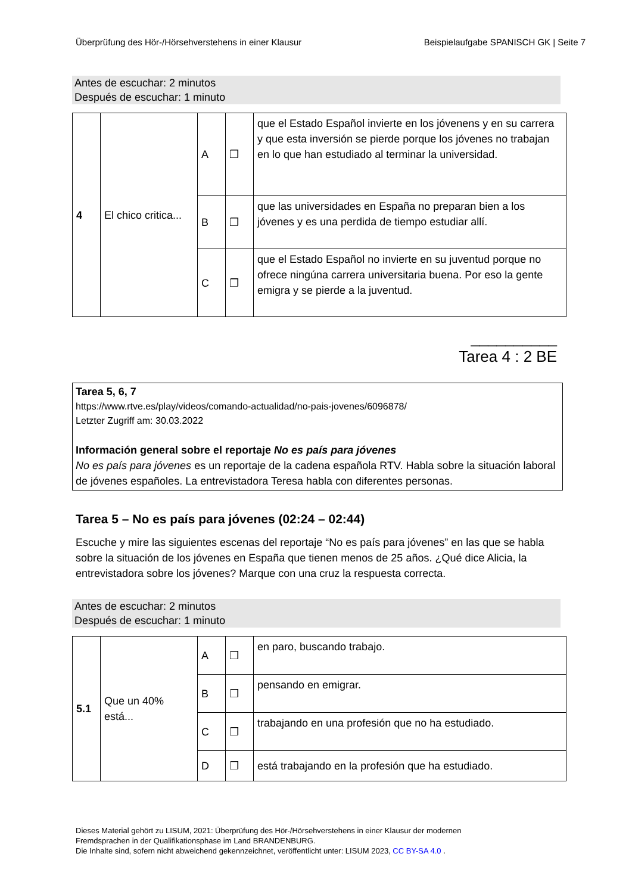Überprüfung des Hör-/Hörsehverstehens in einer Klausur Beispielaufgabe SPANISCH GK | Seite 7
Antes de escuchar: 2 minutos
Después de escuchar: 1 minuto
| 4 | El chico critica... | A | ❐ | que el Estado Español invierte en los jóvenens y en su carrera y que esta inversión se pierde porque los jóvenes no trabajan en lo que han estudiado al terminar la universidad. |
| | | B | ❐ | que las universidades en España no preparan bien a los jóvenes y es una perdida de tiempo estudiar allí. |
| | | C | ❐ | que el Estado Español no invierte en su juventud porque no ofrece ningúna carrera universitaria buena. Por eso la gente emigra y se pierde a la juventud. |
__________
Tarea 4 : 2 BE
Tarea 5, 6, 7
https://www.rtve.es/play/videos/comando-actualidad/no-pais-jovenes/6096878/
Letzter Zugriff am: 30.03.2022
Información general sobre el reportaje No es país para jóvenes
No es país para jóvenes es un reportaje de la cadena española RTV. Habla sobre la situación laboral de jóvenes españoles. La entrevistadora Teresa habla con diferentes personas.
Tarea 5 – No es país para jóvenes (02:24 – 02:44)
Escuche y mire las siguientes escenas del reportaje “No es país para jóvenes” en las que se habla sobre la situación de los jóvenes en España que tienen menos de 25 años. ¿Qué dice Alicia, la entrevistadora sobre los jóvenes? Marque con una cruz la respuesta correcta.
Antes de escuchar: 2 minutos
Después de escuchar: 1 minuto
| 5.1 | Que un 40% está... | A | ❐ | en paro, buscando trabajo. |
| | | B | ❐ | pensando en emigrar. |
| | | C | ❐ | trabajando en una profesión que no ha estudiado. |
| | | D | ❐ | está trabajando en la profesión que ha estudiado. |
Dieses Material gehört zu LISUM, 2021: Überprüfung des Hör-/Hörsehverstehens in einer Klausur der modernen
Fremdsprachen in der Qualifikationsphase im Land BRANDENBURG.
Die Inhalte sind, sofern nicht abweichend gekennzeichnet, veröffentlicht unter: LISUM 2023, CC BY-SA 4.0 .